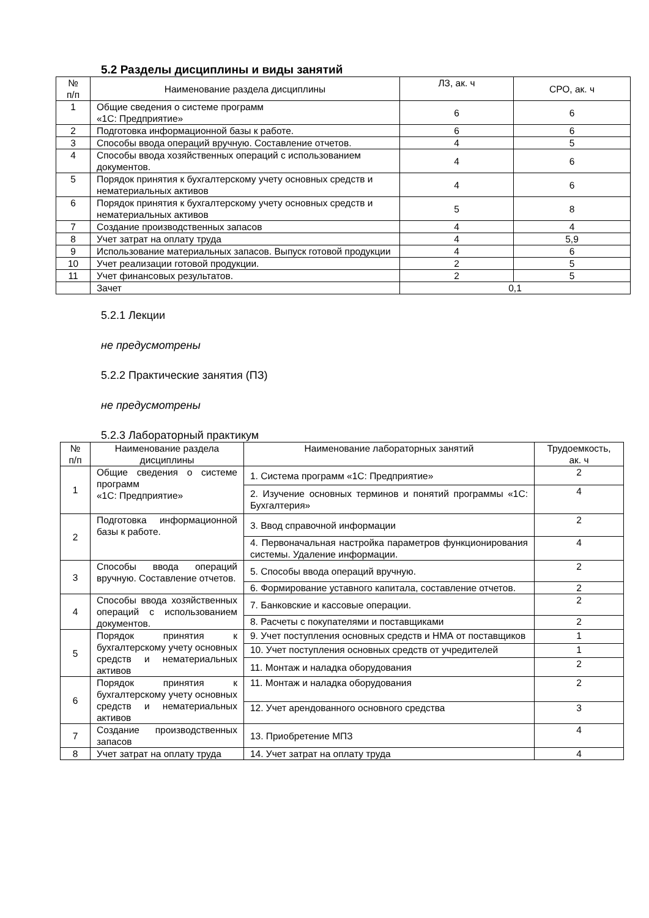5.2 Разделы дисциплины и виды занятий
| № п/п | Наименование раздела дисциплины | ЛЗ, ак. ч | СРО, ак. ч |
| --- | --- | --- | --- |
| 1 | Общие сведения о системе программ «1С: Предприятие» | 6 | 6 |
| 2 | Подготовка информационной базы к работе. | 6 | 6 |
| 3 | Способы ввода операций вручную. Составление отчетов. | 4 | 5 |
| 4 | Способы ввода хозяйственных операций с использованием документов. | 4 | 6 |
| 5 | Порядок принятия к бухгалтерскому учету основных средств и нематериальных активов | 4 | 6 |
| 6 | Порядок принятия к бухгалтерскому учету основных средств и нематериальных активов | 5 | 8 |
| 7 | Создание производственных запасов | 4 | 4 |
| 8 | Учет затрат на оплату труда | 4 | 5,9 |
| 9 | Использование материальных запасов. Выпуск готовой продукции | 4 | 6 |
| 10 | Учет реализации готовой продукции. | 2 | 5 |
| 11 | Учет финансовых результатов. | 2 | 5 |
| | Зачет | 0,1 | |
5.2.1 Лекции
не предусмотрены
5.2.2 Практические занятия (ПЗ)
не предусмотрены
5.2.3 Лабораторный практикум
| № п/п | Наименование раздела дисциплины | Наименование лабораторных занятий | Трудоемкость, ак. ч |
| --- | --- | --- | --- |
| 1 | Общие сведения о системе программ «1С: Предприятие» | 1. Система программ «1С: Предприятие» | 2 |
| | | 2. Изучение основных терминов и понятий программы «1С: Бухгалтерия» | 4 |
| 2 | Подготовка информационной базы к работе. | 3. Ввод справочной информации | 2 |
| | | 4. Первоначальная настройка параметров функционирования системы. Удаление информации. | 4 |
| 3 | Способы ввода операций вручную. Составление отчетов. | 5. Способы ввода операций вручную. | 2 |
| | | 6. Формирование уставного капитала, составление отчетов. | 2 |
| 4 | Способы ввода хозяйственных операций с использованием документов. | 7. Банковские и кассовые операции. | 2 |
| | | 8. Расчеты с покупателями и поставщиками | 2 |
| 5 | Порядок принятия к бухгалтерскому учету основных средств и нематериальных активов | 9. Учет поступления основных средств и НМА от поставщиков | 1 |
| | | 10. Учет поступления основных средств от учредителей | 1 |
| | | 11. Монтаж и наладка оборудования | 2 |
| 6 | Порядок принятия к бухгалтерскому учету основных средств и нематериальных активов | 11. Монтаж и наладка оборудования | 2 |
| | | 12. Учет арендованного основного средства | 3 |
| 7 | Создание производственных запасов | 13. Приобретение МПЗ | 4 |
| 8 | Учет затрат на оплату труда | 14. Учет затрат на оплату труда | 4 |